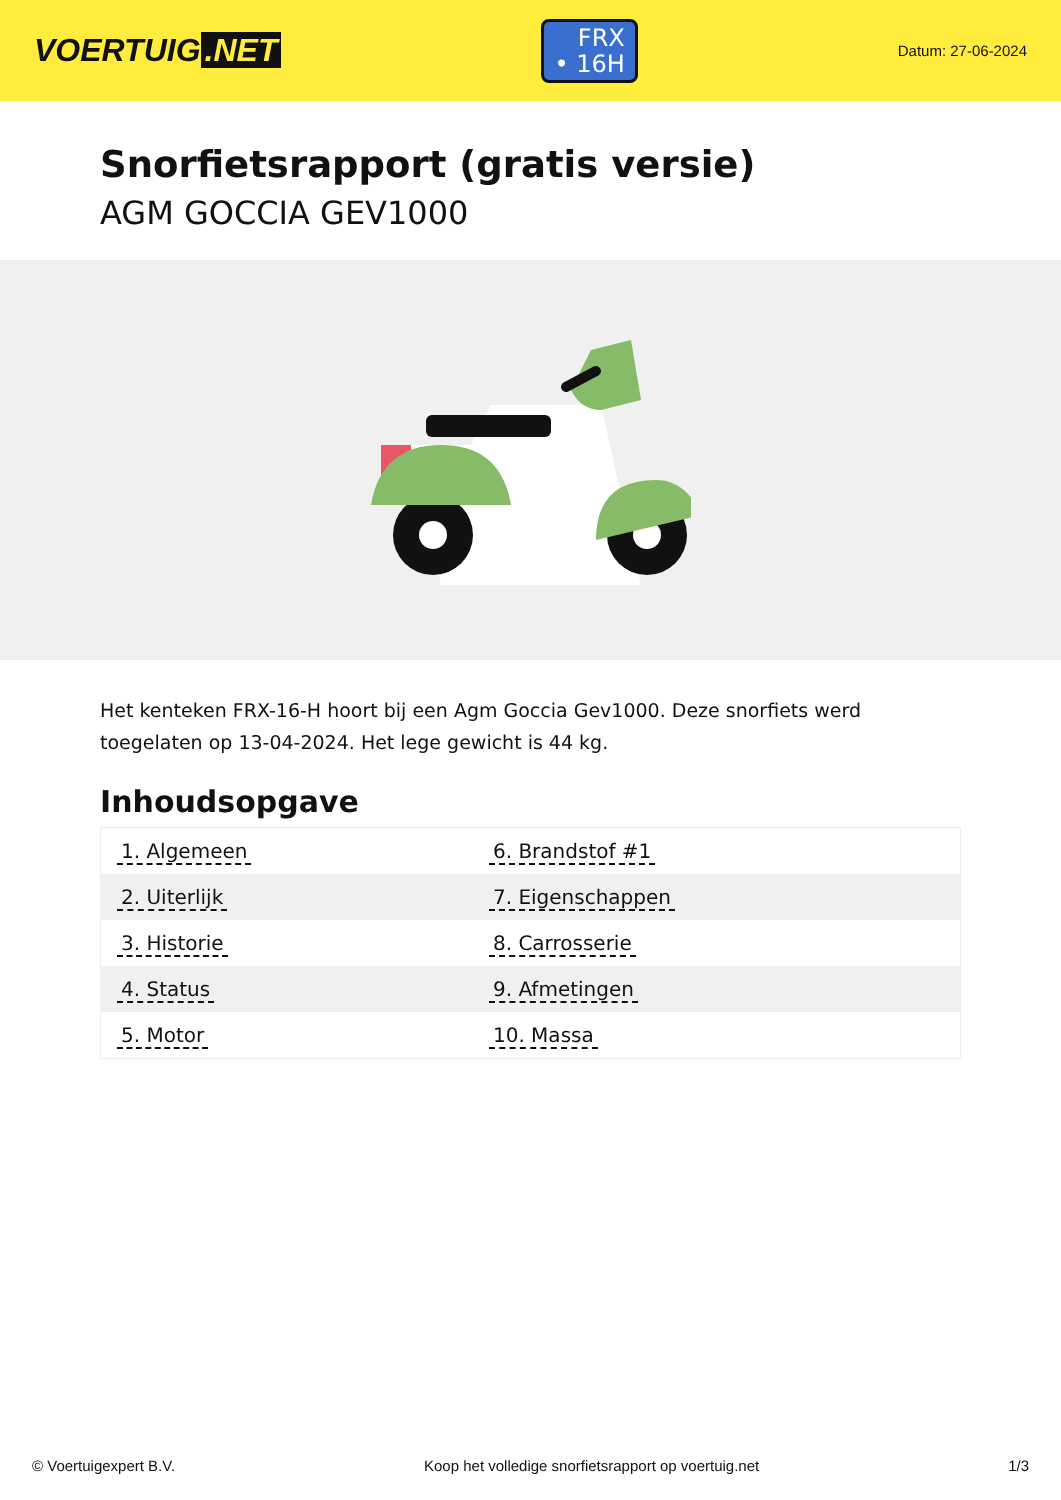VOERTUIG.NET
FRX
• 16H
Datum: 27-06-2024
Snorfietsrapport (gratis versie)
AGM GOCCIA GEV1000
Het kenteken FRX-16-H hoort bij een Agm Goccia Gev1000. Deze snorfiets werd toegelaten op 13-04-2024. Het lege gewicht is 44 kg.
Inhoudsopgave
| 1. Algemeen | 6. Brandstof #1 |
| 2. Uiterlijk | 7. Eigenschappen |
| 3. Historie | 8. Carrosserie |
| 4. Status | 9. Afmetingen |
| 5. Motor | 10. Massa |
© Voertuigexpert B.V. Koop het volledige snorfietsrapport op voertuig.net 1/3